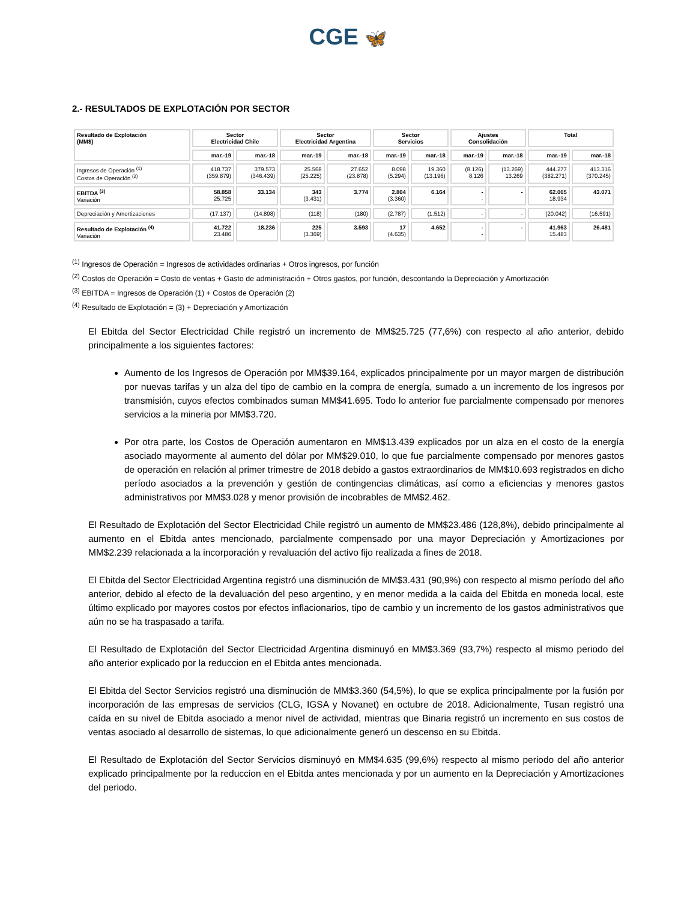CGE 🦋
2.- RESULTADOS DE EXPLOTACIÓN POR SECTOR
| Resultado de Explotación (MM$) | Sector Electricidad Chile | | Sector Electricidad Argentina | | Sector Servicios | | Ajustes Consolidación | | Total | |
| --- | --- | --- | --- | --- | --- | --- | --- | --- | --- | --- |
| | mar.-19 | mar.-18 | mar.-19 | mar.-18 | mar.-19 | mar.-18 | mar.-19 | mar.-18 | mar.-19 | mar.-18 |
| Ingresos de Operación <sup>(1)</sup> Costos de Operación <sup>(2)</sup> | 418.737 (359.879) | 379.573 (346.439) | 25.568 (25.225) | 27.652 (23.878) | 8.098 (5.294) | 19.360 (13.196) | (8.126) 8.126 | (13.269) 13.269 | 444.277 (382.271) | 413.316 (370.245) |
| EBITDA <sup>(3)</sup> Variación | 58.858 25.725 | 33.134 | 343 (3.431) | 3.774 | 2.804 (3.360) | 6.164 | - - | - | 62.005 18.934 | 43.071 |
| Depreciación y Amortizaciones | (17.137) | (14.898) | (118) | (180) | (2.787) | (1.512) | - | - | (20.042) | (16.591) |
| Resultado de Explotación <sup>(4)</sup> Variación | 41.722 23.486 | 18.236 | 225 (3.369) | 3.593 | 17 (4.635) | 4.652 | - - | - | 41.963 15.483 | 26.481 |
<sup>(1)</sup> Ingresos de Operación = Ingresos de actividades ordinarias + Otros ingresos, por función
<sup>(2)</sup> Costos de Operación = Costo de ventas + Gasto de administración + Otros gastos, por función, descontando la Depreciación y Amortización
<sup>(3)</sup> EBITDA = Ingresos de Operación (1) + Costos de Operación (2)
<sup>(4)</sup> Resultado de Explotación = (3) + Depreciación y Amortización
El Ebitda del Sector Electricidad Chile registró un incremento de MM$25.725 (77,6%) con respecto al año anterior, debido principalmente a los siguientes factores:
Aumento de los Ingresos de Operación por MM$39.164, explicados principalmente por un mayor margen de distribución por nuevas tarifas y un alza del tipo de cambio en la compra de energía, sumado a un incremento de los ingresos por transmisión, cuyos efectos combinados suman MM$41.695. Todo lo anterior fue parcialmente compensado por menores servicios a la mineria por MM$3.720.
Por otra parte, los Costos de Operación aumentaron en MM$13.439 explicados por un alza en el costo de la energía asociado mayormente al aumento del dólar por MM$29.010, lo que fue parcialmente compensado por menores gastos de operación en relación al primer trimestre de 2018 debido a gastos extraordinarios de MM$10.693 registrados en dicho período asociados a la prevención y gestión de contingencias climáticas, así como a eficiencias y menores gastos administrativos por MM$3.028 y menor provisión de incobrables de MM$2.462.
El Resultado de Explotación del Sector Electricidad Chile registró un aumento de MM$23.486 (128,8%), debido principalmente al aumento en el Ebitda antes mencionado, parcialmente compensado por una mayor Depreciación y Amortizaciones por MM$2.239 relacionada a la incorporación y revaluación del activo fijo realizada a fines de 2018.
El Ebitda del Sector Electricidad Argentina registró una disminución de MM$3.431 (90,9%) con respecto al mismo período del año anterior, debido al efecto de la devaluación del peso argentino, y en menor medida a la caida del Ebitda en moneda local, este último explicado por mayores costos por efectos inflacionarios, tipo de cambio y un incremento de los gastos administrativos que aún no se ha traspasado a tarifa.
El Resultado de Explotación del Sector Electricidad Argentina disminuyó en MM$3.369 (93,7%) respecto al mismo periodo del año anterior explicado por la reduccion en el Ebitda antes mencionada.
El Ebitda del Sector Servicios registró una disminución de MM$3.360 (54,5%), lo que se explica principalmente por la fusión por incorporación de las empresas de servicios (CLG, IGSA y Novanet) en octubre de 2018. Adicionalmente, Tusan registró una caída en su nivel de Ebitda asociado a menor nivel de actividad, mientras que Binaria registró un incremento en sus costos de ventas asociado al desarrollo de sistemas, lo que adicionalmente generó un descenso en su Ebitda.
El Resultado de Explotación del Sector Servicios disminuyó en MM$4.635 (99,6%) respecto al mismo periodo del año anterior explicado principalmente por la reduccion en el Ebitda antes mencionada y por un aumento en la Depreciación y Amortizaciones del periodo.